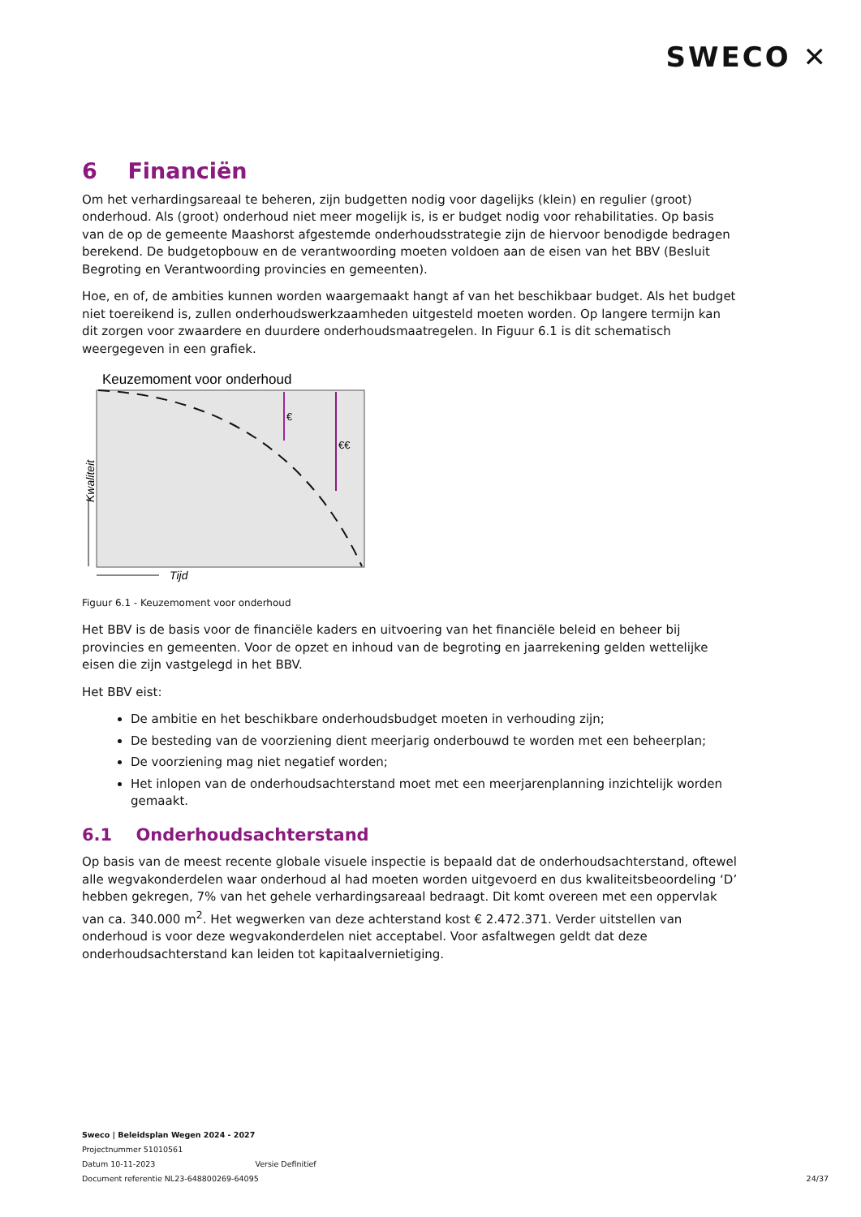SWECO ✕
6 Financiën
Om het verhardingsareaal te beheren, zijn budgetten nodig voor dagelijks (klein) en regulier (groot) onderhoud. Als (groot) onderhoud niet meer mogelijk is, is er budget nodig voor rehabilitaties. Op basis van de op de gemeente Maashorst afgestemde onderhoudsstrategie zijn de hiervoor benodigde bedragen berekend. De budgetopbouw en de verantwoording moeten voldoen aan de eisen van het BBV (Besluit Begroting en Verantwoording provincies en gemeenten).
Hoe, en of, de ambities kunnen worden waargemaakt hangt af van het beschikbaar budget. Als het budget niet toereikend is, zullen onderhoudswerkzaamheden uitgesteld moeten worden. Op langere termijn kan dit zorgen voor zwaardere en duurdere onderhoudsmaatregelen. In Figuur 6.1 is dit schematisch weergegeven in een grafiek.
Keuzemoment voor onderhoud
€
€€
Kwaliteit
Tijd
Figuur 6.1 - Keuzemoment voor onderhoud
Het BBV is de basis voor de financiële kaders en uitvoering van het financiële beleid en beheer bij provincies en gemeenten. Voor de opzet en inhoud van de begroting en jaarrekening gelden wettelijke eisen die zijn vastgelegd in het BBV.
Het BBV eist:
De ambitie en het beschikbare onderhoudsbudget moeten in verhouding zijn;
De besteding van de voorziening dient meerjarig onderbouwd te worden met een beheerplan;
De voorziening mag niet negatief worden;
Het inlopen van de onderhoudsachterstand moet met een meerjarenplanning inzichtelijk worden gemaakt.
6.1 Onderhoudsachterstand
Op basis van de meest recente globale visuele inspectie is bepaald dat de onderhoudsachterstand, oftewel alle wegvakonderdelen waar onderhoud al had moeten worden uitgevoerd en dus kwaliteitsbeoordeling ‘D’ hebben gekregen, 7% van het gehele verhardingsareaal bedraagt. Dit komt overeen met een oppervlak van ca. 340.000 m<sup>2</sup>. Het wegwerken van deze achterstand kost € 2.472.371. Verder uitstellen van onderhoud is voor deze wegvakonderdelen niet acceptabel. Voor asfaltwegen geldt dat deze onderhoudsachterstand kan leiden tot kapitaalvernietiging.
Sweco | Beleidsplan Wegen 2024 - 2027
Projectnummer 51010561
Datum 10-11-2023 Versie Definitief
Document referentie NL23-648800269-64095
24/37